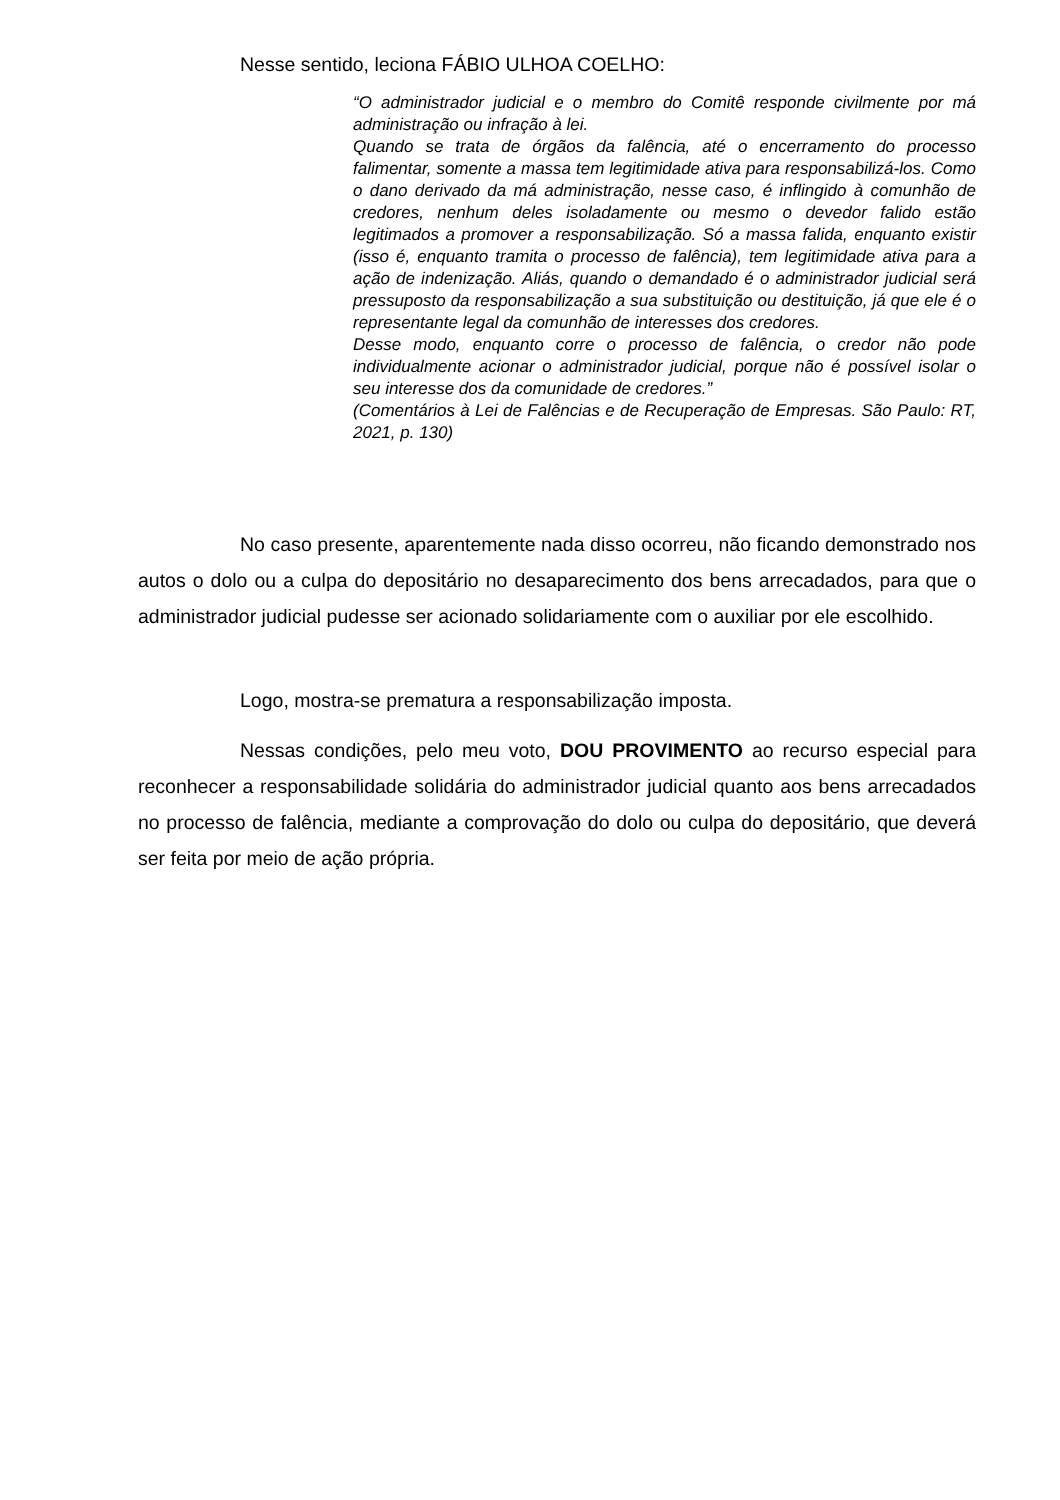Nesse sentido, leciona FÁBIO ULHOA COELHO:
“O administrador judicial e o membro do Comitê responde civilmente por má administração ou infração à lei.
Quando se trata de órgãos da falência, até o encerramento do processo falimentar, somente a massa tem legitimidade ativa para responsabilizá-los. Como o dano derivado da má administração, nesse caso, é inflingido à comunhão de credores, nenhum deles isoladamente ou mesmo o devedor falido estão legitimados a promover a responsabilização. Só a massa falida, enquanto existir (isso é, enquanto tramita o processo de falência), tem legitimidade ativa para a ação de indenização. Aliás, quando o demandado é o administrador judicial será pressuposto da responsabilização a sua substituição ou destituição, já que ele é o representante legal da comunhão de interesses dos credores.
Desse modo, enquanto corre o processo de falência, o credor não pode individualmente acionar o administrador judicial, porque não é possível isolar o seu interesse dos da comunidade de credores.”
(Comentários à Lei de Falências e de Recuperação de Empresas. São Paulo: RT, 2021, p. 130)
No caso presente, aparentemente nada disso ocorreu, não ficando demonstrado nos autos o dolo ou a culpa do depositário no desaparecimento dos bens arrecadados, para que o administrador judicial pudesse ser acionado solidariamente com o auxiliar por ele escolhido.
Logo, mostra-se prematura a responsabilização imposta.
Nessas condições, pelo meu voto, DOU PROVIMENTO ao recurso especial para reconhecer a responsabilidade solidária do administrador judicial quanto aos bens arrecadados no processo de falência, mediante a comprovação do dolo ou culpa do depositário, que deverá ser feita por meio de ação própria.